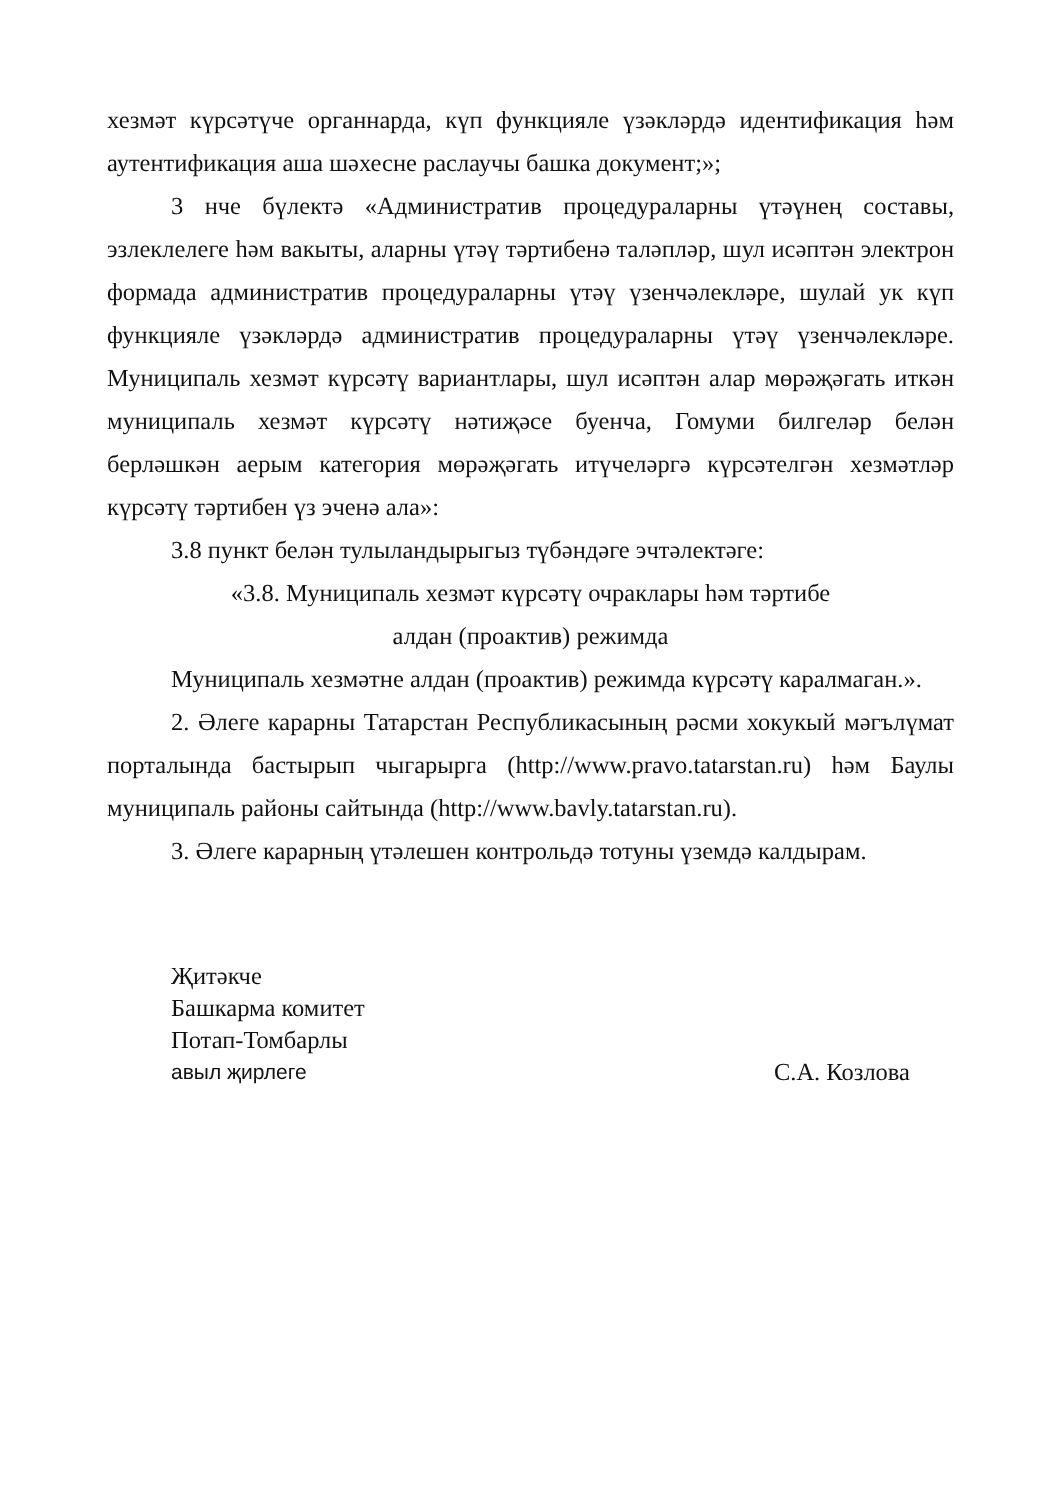хезмәт күрсәтүче органнарда, күп функцияле үзәкләрдә идентификация һәм аутентификация аша шәхесне раслаучы башка документ;»;
3 нче бүлектә «Административ процедураларны үтәүнең составы, эзлеклелеге һәм вакыты, аларны үтәү тәртибенә таләпләр, шул исәптән электрон формада административ процедураларны үтәү үзенчәлекләре, шулай ук күп функцияле үзәкләрдә административ процедураларны үтәү үзенчәлекләре. Муниципаль хезмәт күрсәтү вариантлары, шул исәптән алар мөрәҗәгать иткән муниципаль хезмәт күрсәтү нәтиҗәсе буенча, Гомуми билгеләр белән берләшкән аерым категория мөрәҗәгать итүчеләргә күрсәтелгән хезмәтләр күрсәтү тәртибен үз эченә ала»:
3.8 пункт белән тулыландырыгыз түбәндәге эчтәлектәге:
«3.8. Муниципаль хезмәт күрсәтү очраклары һәм тәртибе
алдан (проактив) режимда
Муниципаль хезмәтне алдан (проактив) режимда күрсәтү каралмаган.».
2. Әлеге карарны Татарстан Республикасының рәсми хокукый мәгълүмат порталында бастырып чыгарырга (http://www.pravo.tatarstan.ru) һәм Баулы муниципаль районы сайтында (http://www.bavly.tatarstan.ru).
3. Әлеге карарның үтәлешен контрольдә тотуны үземдә калдырам.
Җитәкче
Башкарма комитет
Потап-Томбарлы
авыл җирлеге С.А. Козлова